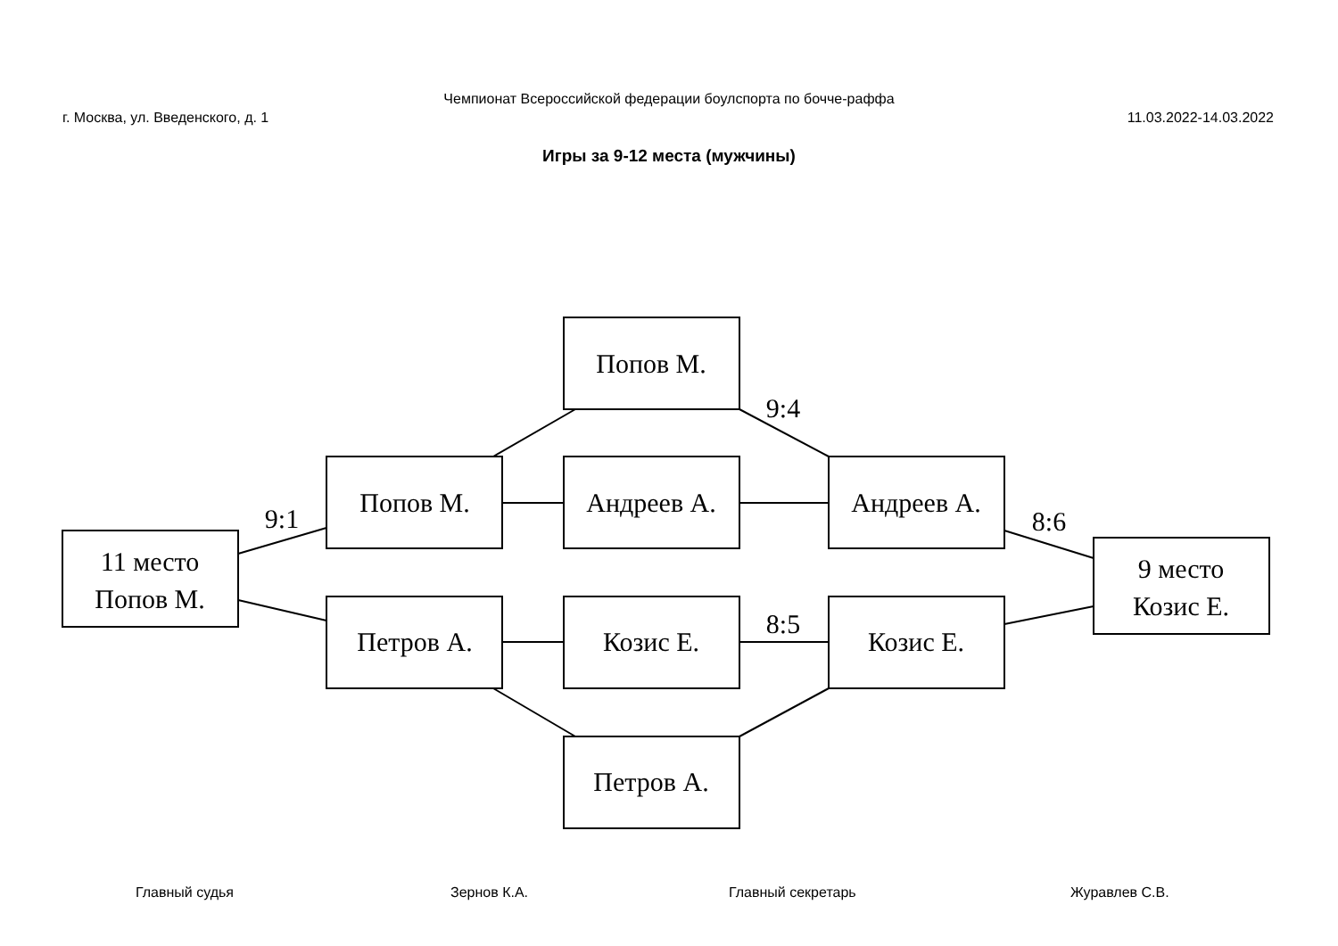Чемпионат Всероссийской федерации боулспорта по бочче-раффа
г. Москва, ул. Введенского, д. 1
11.03.2022-14.03.2022
Игры за 9-12 места (мужчины)
Попов М.
Попов М.
Андреев А.
Андреев А.
Петров А.
Козис Е.
Козис Е.
Петров А.
11 место
Попов М.
9 место
Козис Е.
9:1
9:4
8:6
8:5
Главный судья Зернов К.А. Главный секретарь Журавлев С.В.